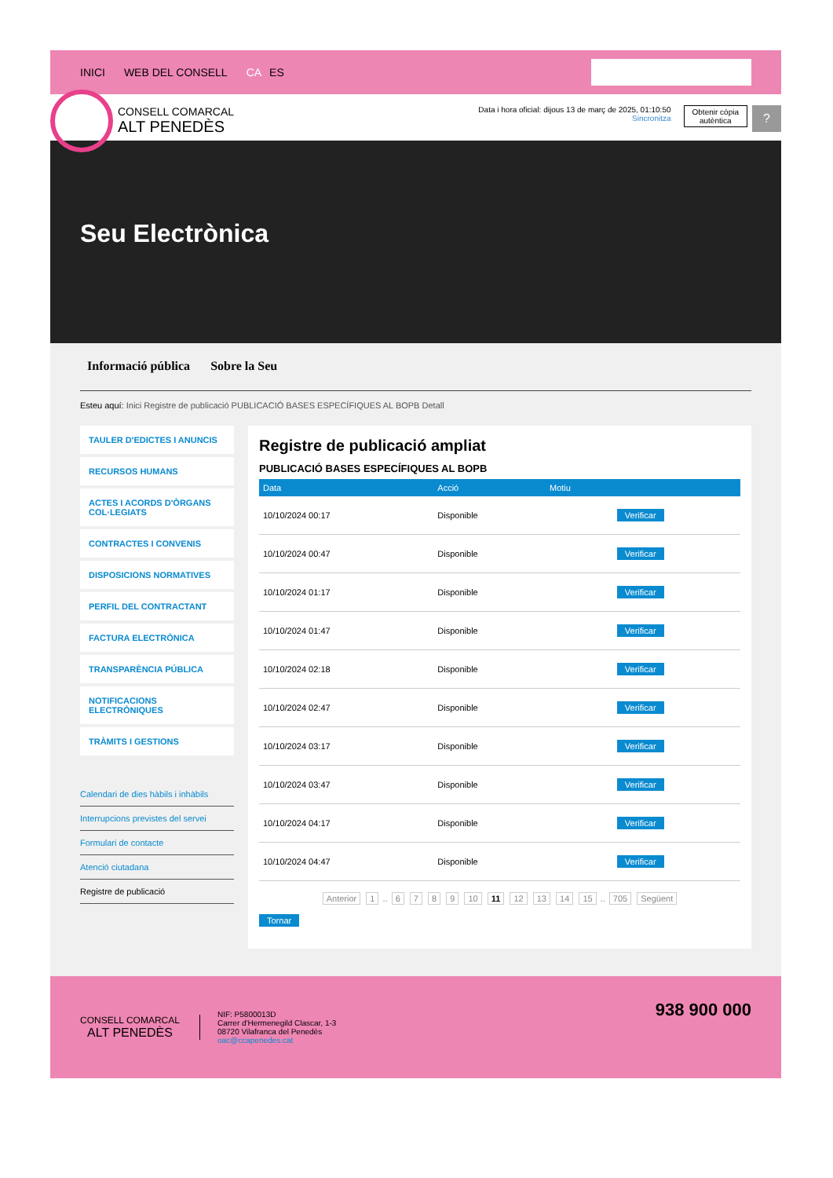INICI WEB DEL CONSELL CA ES
CONSELL COMARCAL
ALT PENEDÈS
Data i hora oficial: dijous 13 de març de 2025, 01:10:50
Sincronitza
Obtenir còpia
autèntica
?
Seu Electrònica
Informació pública Sobre la Seu
Esteu aquí: Inici Registre de publicació PUBLICACIÓ BASES ESPECÍFIQUES AL BOPB Detall
TAULER D'EDICTES I ANUNCIS
RECURSOS HUMANS
ACTES I ACORDS D'ÒRGANS COL·LEGIATS
CONTRACTES I CONVENIS
DISPOSICIONS NORMATIVES
PERFIL DEL CONTRACTANT
FACTURA ELECTRÒNICA
TRANSPARÈNCIA PÚBLICA
NOTIFICACIONS ELECTRÒNIQUES
TRÀMITS I GESTIONS
Calendari de dies hàbils i inhàbils
Interrupcions previstes del servei
Formulari de contacte
Atenció ciutadana
Registre de publicació
Registre de publicació ampliat
PUBLICACIÓ BASES ESPECÍFIQUES AL BOPB
| Data | Acció | Motiu | |
| --- | --- | --- | --- |
| 10/10/2024 00:17 | Disponible | | Verificar |
| 10/10/2024 00:47 | Disponible | | Verificar |
| 10/10/2024 01:17 | Disponible | | Verificar |
| 10/10/2024 01:47 | Disponible | | Verificar |
| 10/10/2024 02:18 | Disponible | | Verificar |
| 10/10/2024 02:47 | Disponible | | Verificar |
| 10/10/2024 03:17 | Disponible | | Verificar |
| 10/10/2024 03:47 | Disponible | | Verificar |
| 10/10/2024 04:17 | Disponible | | Verificar |
| 10/10/2024 04:47 | Disponible | | Verificar |
Anterior 1 .. 6 7 8 9 10 11 12 13 14 15 .. 705 Següent
Tornar
CONSELL COMARCAL
ALT PENEDÈS
NIF: P5800013D
Carrer d'Hermenegild Clascar, 1-3
08720 Vilafranca del Penedès
oac@ccapenedes.cat
938 900 000